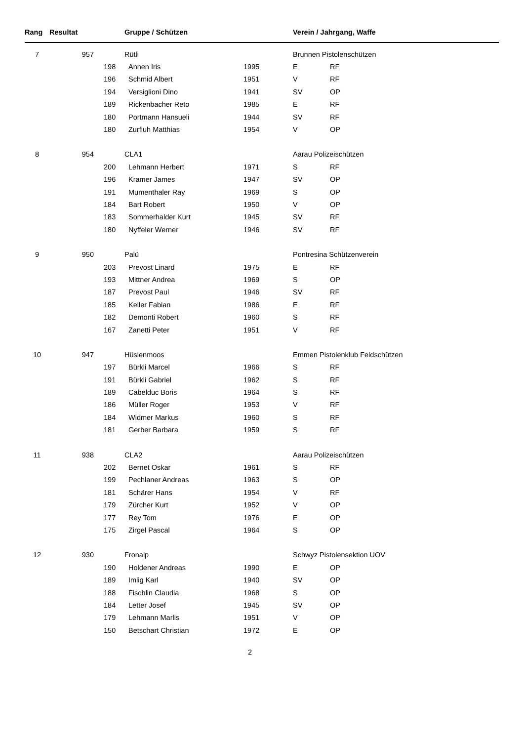| Rang | Resultat | Gruppe / Schützen | | | Verein / Jahrgang, Waffe | |
| --- | --- | --- | --- | --- | --- | --- |
| 7 | 957 | Rütli | | | Brunnen Pistolenschützen | |
| | | 198 | Annen Iris | 1995 | E | RF |
| | | 196 | Schmid Albert | 1951 | V | RF |
| | | 194 | Versiglioni Dino | 1941 | SV | OP |
| | | 189 | Rickenbacher Reto | 1985 | E | RF |
| | | 180 | Portmann Hansueli | 1944 | SV | RF |
| | | 180 | Zurfluh Matthias | 1954 | V | OP |
| 8 | 954 | CLA1 | | | Aarau Polizeischützen | |
| | | 200 | Lehmann Herbert | 1971 | S | RF |
| | | 196 | Kramer James | 1947 | SV | OP |
| | | 191 | Mumenthaler Ray | 1969 | S | OP |
| | | 184 | Bart Robert | 1950 | V | OP |
| | | 183 | Sommerhalder Kurt | 1945 | SV | RF |
| | | 180 | Nyffeler Werner | 1946 | SV | RF |
| 9 | 950 | Palü | | | Pontresina Schützenverein | |
| | | 203 | Prevost Linard | 1975 | E | RF |
| | | 193 | Mittner Andrea | 1969 | S | OP |
| | | 187 | Prevost Paul | 1946 | SV | RF |
| | | 185 | Keller Fabian | 1986 | E | RF |
| | | 182 | Demonti Robert | 1960 | S | RF |
| | | 167 | Zanetti Peter | 1951 | V | RF |
| 10 | 947 | Hüslenmoos | | | Emmen Pistolenklub Feldschützen | |
| | | 197 | Bürkli Marcel | 1966 | S | RF |
| | | 191 | Bürkli Gabriel | 1962 | S | RF |
| | | 189 | Cabelduc Boris | 1964 | S | RF |
| | | 186 | Müller Roger | 1953 | V | RF |
| | | 184 | Widmer Markus | 1960 | S | RF |
| | | 181 | Gerber Barbara | 1959 | S | RF |
| 11 | 938 | CLA2 | | | Aarau Polizeischützen | |
| | | 202 | Bernet Oskar | 1961 | S | RF |
| | | 199 | Pechlaner Andreas | 1963 | S | OP |
| | | 181 | Schärer Hans | 1954 | V | RF |
| | | 179 | Zürcher Kurt | 1952 | V | OP |
| | | 177 | Rey Tom | 1976 | E | OP |
| | | 175 | Zirgel Pascal | 1964 | S | OP |
| 12 | 930 | Fronalp | | | Schwyz Pistolensektion UOV | |
| | | 190 | Holdener Andreas | 1990 | E | OP |
| | | 189 | Imlig Karl | 1940 | SV | OP |
| | | 188 | Fischlin Claudia | 1968 | S | OP |
| | | 184 | Letter Josef | 1945 | SV | OP |
| | | 179 | Lehmann Marlis | 1951 | V | OP |
| | | 150 | Betschart Christian | 1972 | E | OP |
2